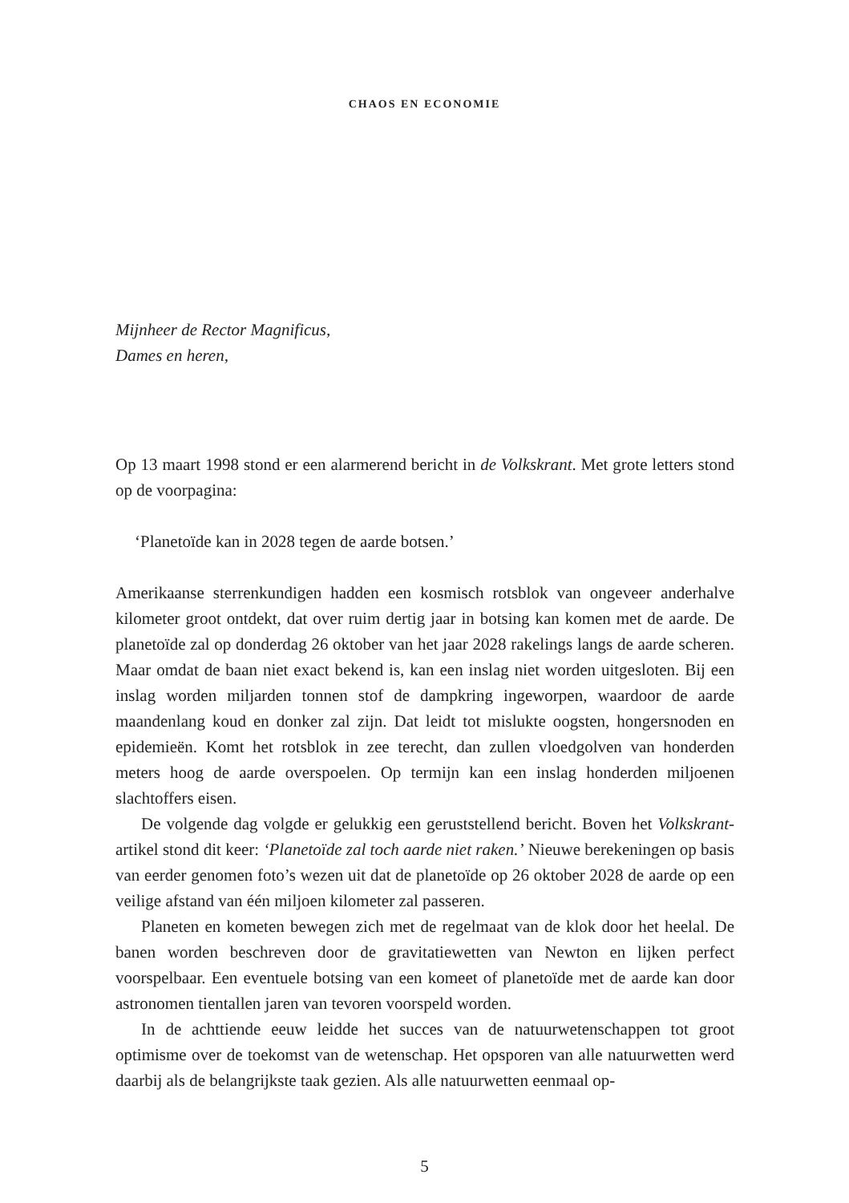CHAOS EN ECONOMIE
Mijnheer de Rector Magnificus,
Dames en heren,
Op 13 maart 1998 stond er een alarmerend bericht in de Volkskrant. Met grote letters stond op de voorpagina:
‘Planetoïde kan in 2028 tegen de aarde botsen.’
Amerikaanse sterrenkundigen hadden een kosmisch rotsblok van ongeveer anderhalve kilometer groot ontdekt, dat over ruim dertig jaar in botsing kan komen met de aarde. De planetoïde zal op donderdag 26 oktober van het jaar 2028 rakelings langs de aarde scheren. Maar omdat de baan niet exact bekend is, kan een inslag niet worden uitgesloten. Bij een inslag worden miljarden tonnen stof de dampkring ingeworpen, waardoor de aarde maandenlang koud en donker zal zijn. Dat leidt tot mislukte oogsten, hongersnoden en epidemieën. Komt het rotsblok in zee terecht, dan zullen vloedgolven van honderden meters hoog de aarde overspoelen. Op termijn kan een inslag honderden miljoenen slachtoffers eisen.
De volgende dag volgde er gelukkig een geruststellend bericht. Boven het Volkskrant-artikel stond dit keer: ‘Planetoïde zal toch aarde niet raken.’ Nieuwe berekeningen op basis van eerder genomen foto’s wezen uit dat de planetoïde op 26 oktober 2028 de aarde op een veilige afstand van één miljoen kilometer zal passeren.
Planeten en kometen bewegen zich met de regelmaat van de klok door het heelal. De banen worden beschreven door de gravitatiewetten van Newton en lijken perfect voorspelbaar. Een eventuele botsing van een komeet of planetoïde met de aarde kan door astronomen tientallen jaren van tevoren voorspeld worden.
In de achttiende eeuw leidde het succes van de natuurwetenschappen tot groot optimisme over de toekomst van de wetenschap. Het opsporen van alle natuurwetten werd daarbij als de belangrijkste taak gezien. Als alle natuurwetten eenmaal op-
5